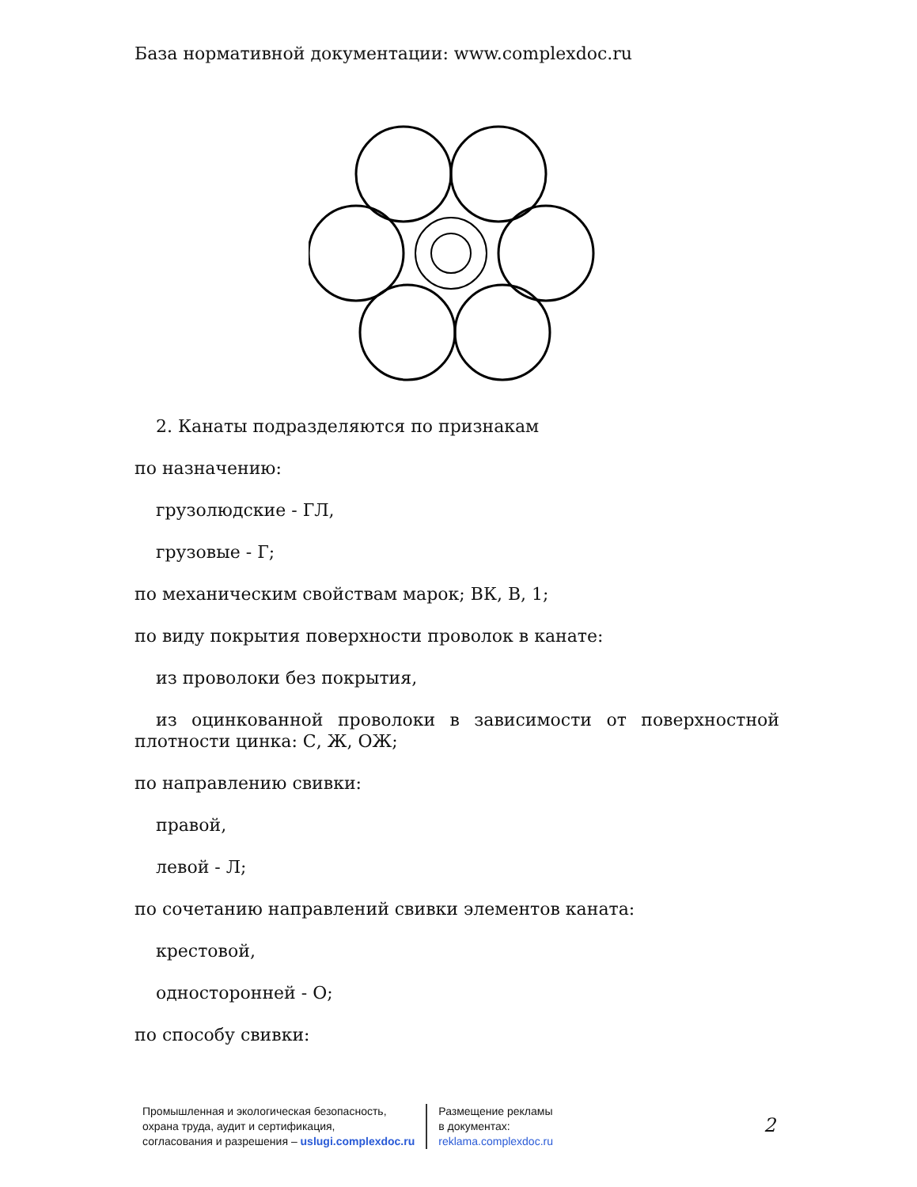База нормативной документации: www.complexdoc.ru
2. Канаты подразделяются по признакам
по назначению:
грузолюдские - ГЛ,
грузовые - Г;
по механическим свойствам марок; ВК, В, 1;
по виду покрытия поверхности проволок в канате:
из проволоки без покрытия,
из оцинкованной проволоки в зависимости от поверхностной плотности цинка: С, Ж, ОЖ;
по направлению свивки:
правой,
левой - Л;
по сочетанию направлений свивки элементов каната:
крестовой,
односторонней - О;
по способу свивки:
Промышленная и экологическая безопасность,
охрана труда, аудит и сертификация,
согласования и разрешения – uslugi.complexdoc.ru
Размещение рекламы
в документах:
reklama.complexdoc.ru
2